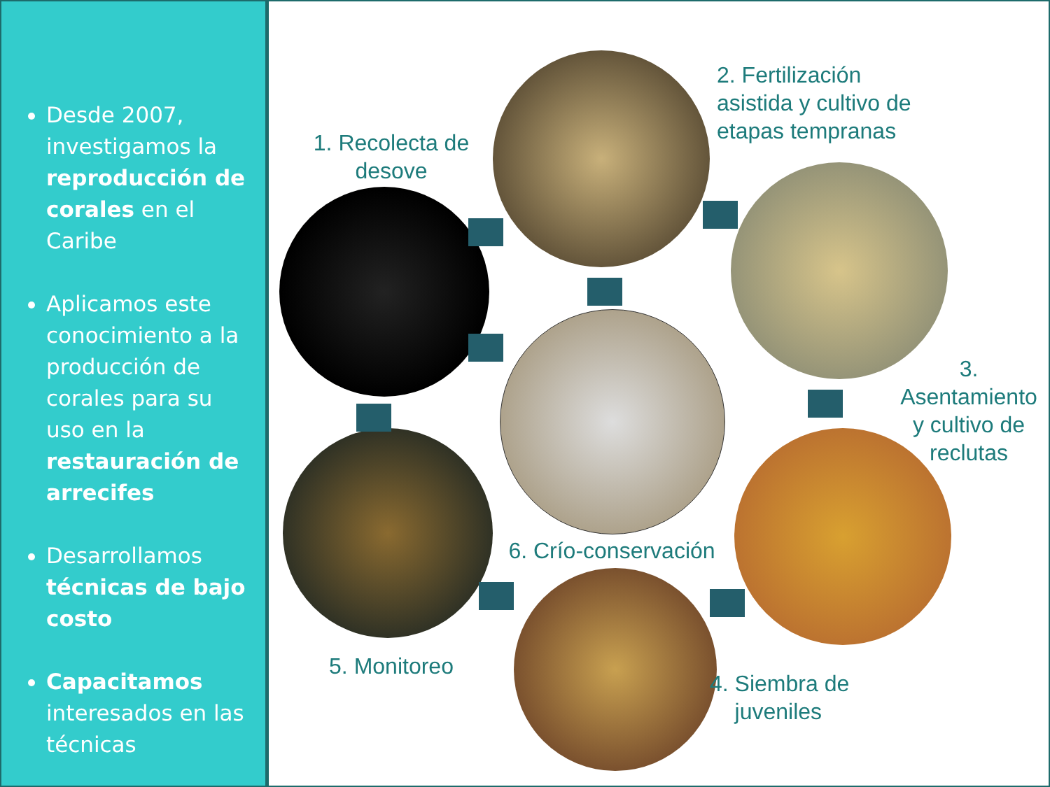Desde 2007, investigamos la reproducción de corales en el Caribe
Aplicamos este conocimiento a la producción de corales para su uso en la restauración de arrecifes
Desarrollamos técnicas de bajo costo
Capacitamos interesados en las técnicas
1. Recolecta de desove
2. Fertilización asistida y cultivo de etapas tempranas
3. Asentamiento y cultivo de reclutas
4. Siembra de
juveniles
5. Monitoreo
6. Crío-conservación